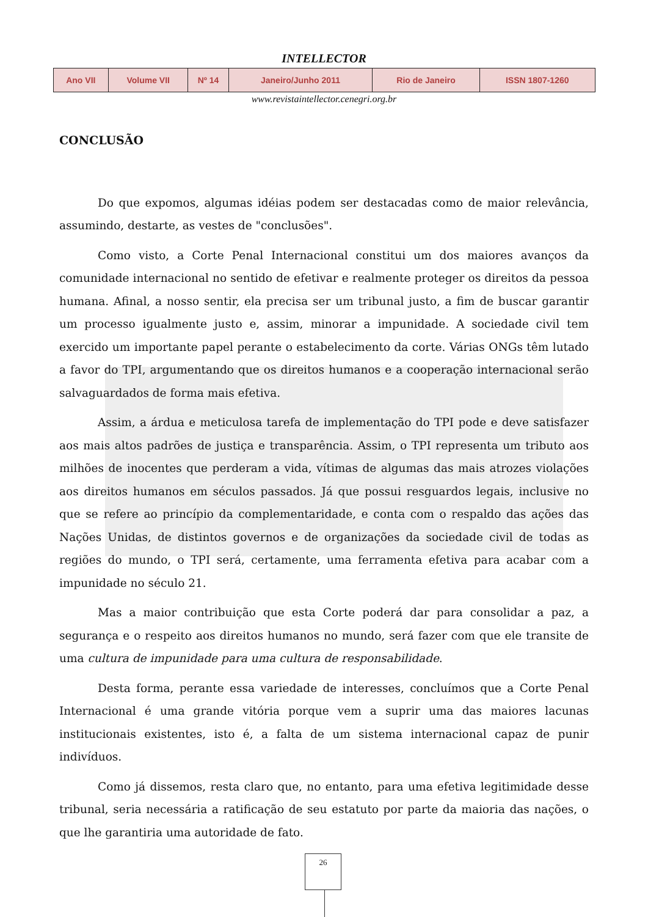INTELLECTOR
| Ano VII | Volume VII | Nº 14 | Janeiro/Junho 2011 | Rio de Janeiro | ISSN 1807-1260 |
www.revistaintellector.cenegri.org.br
CONCLUSÃO
Do que expomos, algumas idéias podem ser destacadas como de maior relevância, assumindo, destarte, as vestes de "conclusões".
Como visto, a Corte Penal Internacional constitui um dos maiores avanços da comunidade internacional no sentido de efetivar e realmente proteger os direitos da pessoa humana. Afinal, a nosso sentir, ela precisa ser um tribunal justo, a fim de buscar garantir um processo igualmente justo e, assim, minorar a impunidade. A sociedade civil tem exercido um importante papel perante o estabelecimento da corte. Várias ONGs têm lutado a favor do TPI, argumentando que os direitos humanos e a cooperação internacional serão salvaguardados de forma mais efetiva.
Assim, a árdua e meticulosa tarefa de implementação do TPI pode e deve satisfazer aos mais altos padrões de justiça e transparência. Assim, o TPI representa um tributo aos milhões de inocentes que perderam a vida, vítimas de algumas das mais atrozes violações aos direitos humanos em séculos passados. Já que possui resguardos legais, inclusive no que se refere ao princípio da complementaridade, e conta com o respaldo das ações das Nações Unidas, de distintos governos e de organizações da sociedade civil de todas as regiões do mundo, o TPI será, certamente, uma ferramenta efetiva para acabar com a impunidade no século 21.
Mas a maior contribuição que esta Corte poderá dar para consolidar a paz, a segurança e o respeito aos direitos humanos no mundo, será fazer com que ele transite de uma cultura de impunidade para uma cultura de responsabilidade.
Desta forma, perante essa variedade de interesses, concluímos que a Corte Penal Internacional é uma grande vitória porque vem a suprir uma das maiores lacunas institucionais existentes, isto é, a falta de um sistema internacional capaz de punir indivíduos.
Como já dissemos, resta claro que, no entanto, para uma efetiva legitimidade desse tribunal, seria necessária a ratificação de seu estatuto por parte da maioria das nações, o que lhe garantiria uma autoridade de fato.
26